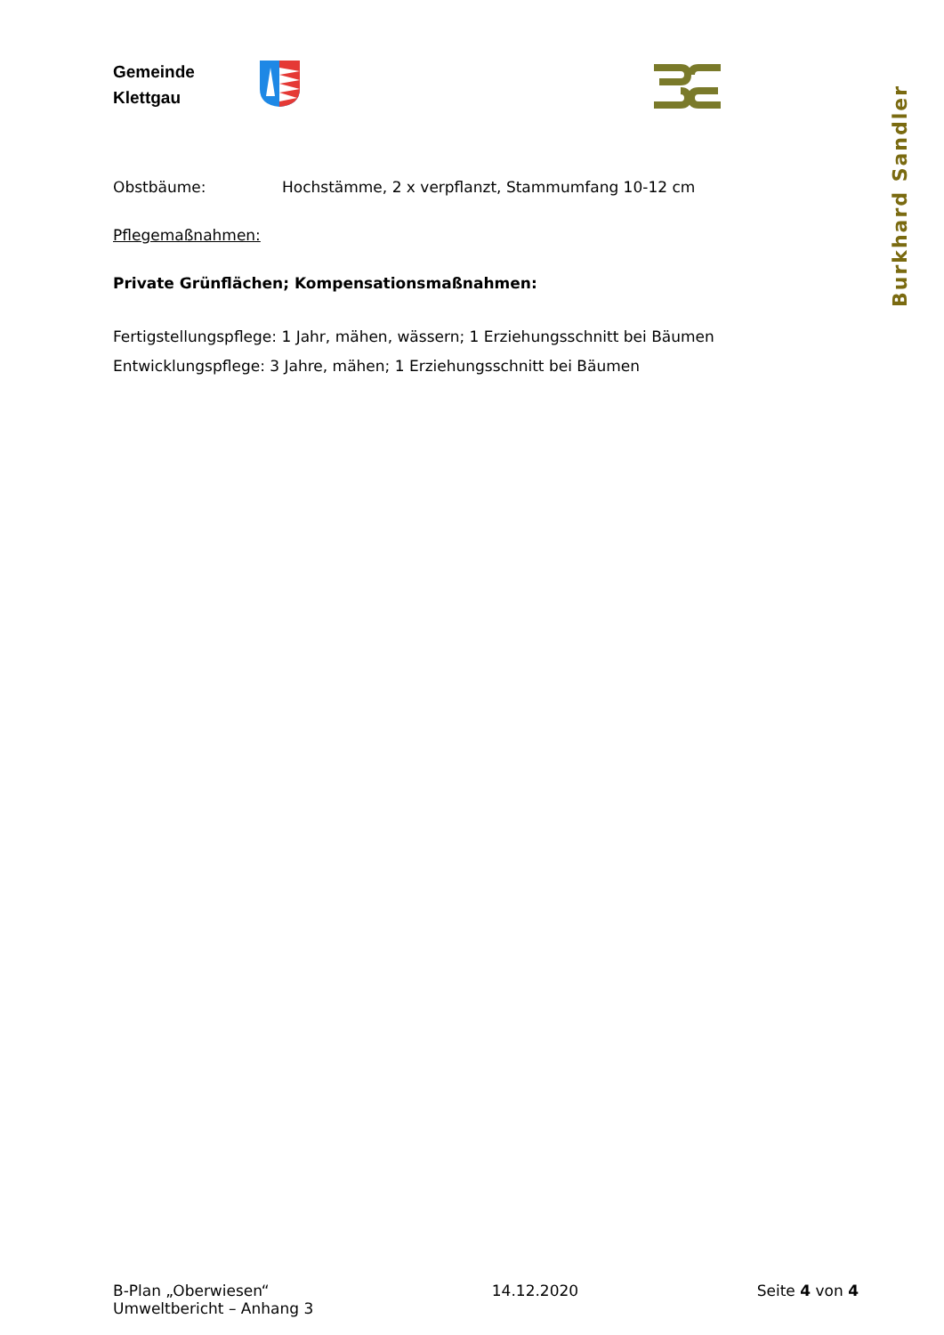Gemeinde
Klettgau
Burkhard Sandler
Obstbäume: Hochstämme, 2 x verpflanzt, Stammumfang 10-12 cm
Pflegemaßnahmen:
Private Grünflächen; Kompensationsmaßnahmen:
Fertigstellungspflege: 1 Jahr, mähen, wässern; 1 Erziehungsschnitt bei Bäumen
Entwicklungspflege: 3 Jahre, mähen; 1 Erziehungsschnitt bei Bäumen
B-Plan „Oberwiesen“
Umweltbericht – Anhang 3
14.12.2020 Seite 4 von 4